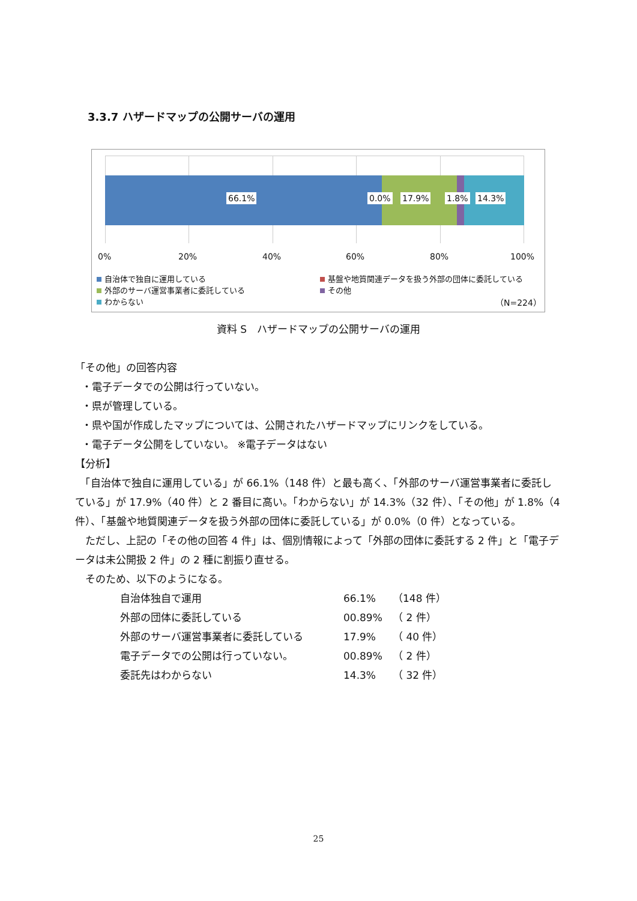3.3.7 ハザードマップの公開サーバの運用
66.1% 0.0% 17.9% 1.8% 14.3%
0% 20% 40% 60% 80% 100%
自治体で独自に運用している
外部のサーバ運営事業者に委託している
わからない
基盤や地質関連データを扱う外部の団体に委託している
その他
（N=224）
資料 S　ハザードマップの公開サーバの運用
「その他」の回答内容
・電子データでの公開は行っていない。
・県が管理している。
・県や国が作成したマップについては、公開されたハザードマップにリンクをしている。
・電子データ公開をしていない。 ※電子データはない
【分析】
　「自治体で独自に運用している」が 66.1%（148 件）と最も高く、「外部のサーバ運営事業者に委託している」が 17.9%（40 件）と 2 番目に高い。「わからない」が 14.3%（32 件）、「その他」が 1.8%（4 件）、「基盤や地質関連データを扱う外部の団体に委託している」が 0.0%（0 件）となっている。
　ただし、上記の「その他の回答 4 件」は、個別情報によって「外部の団体に委託する 2 件」と「電子データは未公開扱 2 件」の 2 種に割振り直せる。
　そのため、以下のようになる。
| 自治体独自で運用 | 66.1% | （148 件） |
| 外部の団体に委託している | 00.89% | （ 2 件） |
| 外部のサーバ運営事業者に委託している | 17.9% | （ 40 件） |
| 電子データでの公開は行っていない。 | 00.89% | （ 2 件） |
| 委託先はわからない | 14.3% | （ 32 件） |
25